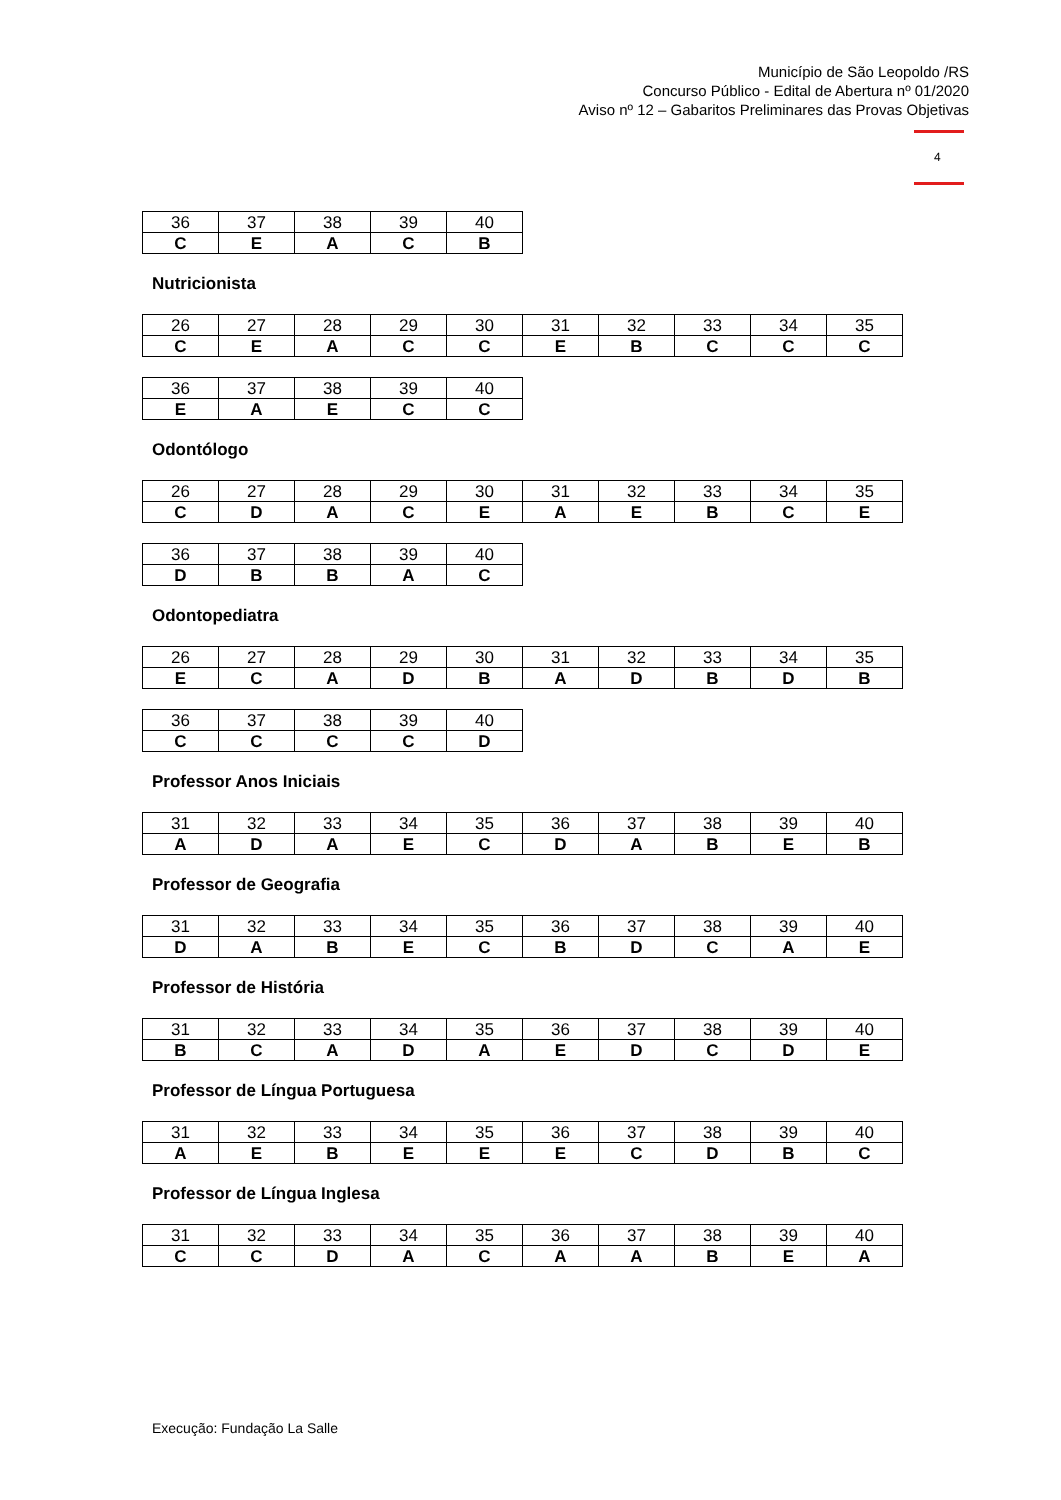Município de São Leopoldo /RS
Concurso Público - Edital de Abertura nº 01/2020
Aviso nº 12 – Gabaritos Preliminares das Provas Objetivas
4
| 36 | 37 | 38 | 39 | 40 |
| --- | --- | --- | --- | --- |
| C | E | A | C | B |
Nutricionista
| 26 | 27 | 28 | 29 | 30 | 31 | 32 | 33 | 34 | 35 |
| --- | --- | --- | --- | --- | --- | --- | --- | --- | --- |
| C | E | A | C | C | E | B | C | C | C |
| 36 | 37 | 38 | 39 | 40 |
| --- | --- | --- | --- | --- |
| E | A | E | C | C |
Odontólogo
| 26 | 27 | 28 | 29 | 30 | 31 | 32 | 33 | 34 | 35 |
| --- | --- | --- | --- | --- | --- | --- | --- | --- | --- |
| C | D | A | C | E | A | E | B | C | E |
| 36 | 37 | 38 | 39 | 40 |
| --- | --- | --- | --- | --- |
| D | B | B | A | C |
Odontopediatra
| 26 | 27 | 28 | 29 | 30 | 31 | 32 | 33 | 34 | 35 |
| --- | --- | --- | --- | --- | --- | --- | --- | --- | --- |
| E | C | A | D | B | A | D | B | D | B |
| 36 | 37 | 38 | 39 | 40 |
| --- | --- | --- | --- | --- |
| C | C | C | C | D |
Professor Anos Iniciais
| 31 | 32 | 33 | 34 | 35 | 36 | 37 | 38 | 39 | 40 |
| --- | --- | --- | --- | --- | --- | --- | --- | --- | --- |
| A | D | A | E | C | D | A | B | E | B |
Professor de Geografia
| 31 | 32 | 33 | 34 | 35 | 36 | 37 | 38 | 39 | 40 |
| --- | --- | --- | --- | --- | --- | --- | --- | --- | --- |
| D | A | B | E | C | B | D | C | A | E |
Professor de História
| 31 | 32 | 33 | 34 | 35 | 36 | 37 | 38 | 39 | 40 |
| --- | --- | --- | --- | --- | --- | --- | --- | --- | --- |
| B | C | A | D | A | E | D | C | D | E |
Professor de Língua Portuguesa
| 31 | 32 | 33 | 34 | 35 | 36 | 37 | 38 | 39 | 40 |
| --- | --- | --- | --- | --- | --- | --- | --- | --- | --- |
| A | E | B | E | E | E | C | D | B | C |
Professor de Língua Inglesa
| 31 | 32 | 33 | 34 | 35 | 36 | 37 | 38 | 39 | 40 |
| --- | --- | --- | --- | --- | --- | --- | --- | --- | --- |
| C | C | D | A | C | A | A | B | E | A |
Execução: Fundação La Salle